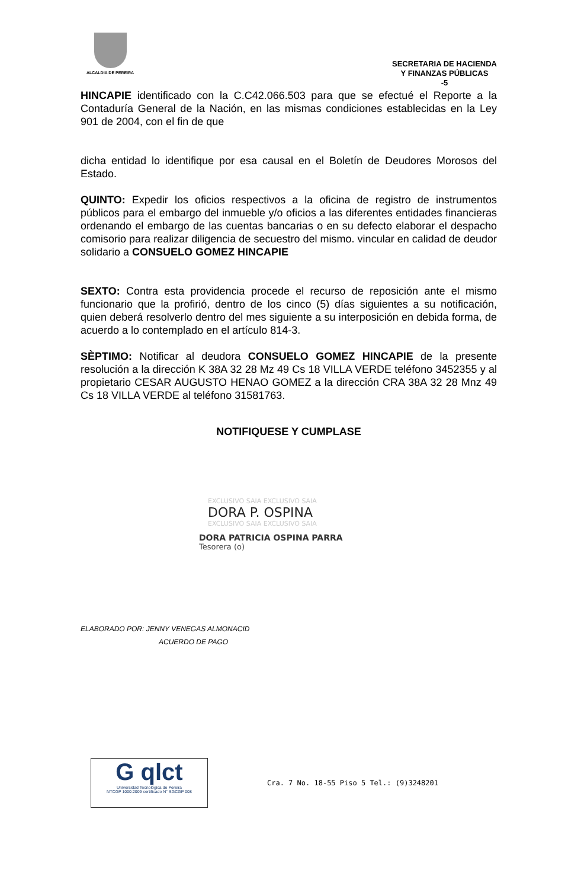ALCALDIA DE PEREIRA
SECRETARIA DE HACIENDA
Y FINANZAS PÚBLICAS
-5
HINCAPIE identificado con la C.C42.066.503 para que se efectué el Reporte a la Contaduría General de la Nación, en las mismas condiciones establecidas en la Ley 901 de 2004, con el fin de que
dicha entidad lo identifique por esa causal en el Boletín de Deudores Morosos del Estado.
QUINTO: Expedir los oficios respectivos a la oficina de registro de instrumentos públicos para el embargo del inmueble y/o oficios a las diferentes entidades financieras ordenando el embargo de las cuentas bancarias o en su defecto elaborar el despacho comisorio para realizar diligencia de secuestro del mismo. vincular en calidad de deudor solidario a CONSUELO GOMEZ HINCAPIE
SEXTO: Contra esta providencia procede el recurso de reposición ante el mismo funcionario que la profirió, dentro de los cinco (5) días siguientes a su notificación, quien deberá resolverlo dentro del mes siguiente a su interposición en debida forma, de acuerdo a lo contemplado en el artículo 814-3.
SÈPTIMO: Notificar al deudora CONSUELO GOMEZ HINCAPIE de la presente resolución a la dirección K 38A 32 28 Mz 49 Cs 18 VILLA VERDE teléfono 3452355 y al propietario CESAR AUGUSTO HENAO GOMEZ a la dirección CRA 38A 32 28 Mnz 49 Cs 18 VILLA VERDE al teléfono 31581763.
NOTIFIQUESE Y CUMPLASE
EXCLUSIVO SAIA EXCLUSIVO SAIA
DORA P. OSPINA
EXCLUSIVO SAIA EXCLUSIVO SAIA
DORA PATRICIA OSPINA PARRA
Tesorera (o)
ELABORADO POR: JENNY VENEGAS ALMONACID
ACUERDO DE PAGO
G qlct
Universidad Tecnológica de Pereira
NTCGP 1000:2009 certificado N° SGCGP 008
Cra. 7 No. 18-55 Piso 5 Tel.: (9)3248201